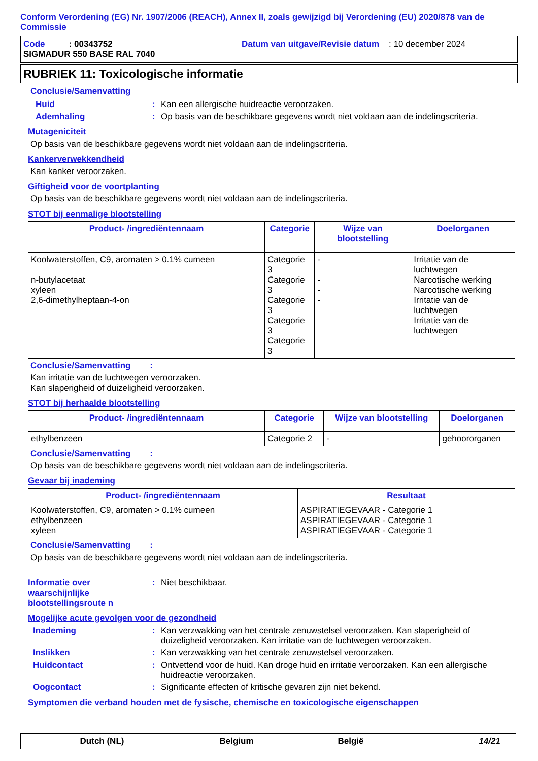Conform Verordening (EG) Nr. 1907/2006 (REACH), Annex II, zoals gewijzigd bij Verordening (EU) 2020/878 van de Commissie
Code : 00343752 Datum van uitgave/Revisie datum : 10 december 2024
SIGMADUR 550 BASE RAL 7040
RUBRIEK 11: Toxicologische informatie
Conclusie/Samenvatting
Huid : Kan een allergische huidreactie veroorzaken.
Ademhaling : Op basis van de beschikbare gegevens wordt niet voldaan aan de indelingscriteria.
Mutageniciteit
Op basis van de beschikbare gegevens wordt niet voldaan aan de indelingscriteria.
Kankerverwekkendheid
Kan kanker veroorzaken.
Giftigheid voor de voortplanting
Op basis van de beschikbare gegevens wordt niet voldaan aan de indelingscriteria.
STOT bij eenmalige blootstelling
| Product- /ingrediëntennaam | Categorie | Wijze van blootstelling | Doelorganen |
| --- | --- | --- | --- |
| Koolwaterstoffen, C9, aromaten > 0.1% cumeen n-butylacetaat xyleen 2,6-dimethylheptaan-4-on | Categorie 3 Categorie 3 Categorie 3 Categorie 3 Categorie 3 | - - - - | Irritatie van de luchtwegen Narcotische werking Narcotische werking Irritatie van de luchtwegen Irritatie van de luchtwegen |
Conclusie/Samenvatting :
Kan irritatie van de luchtwegen veroorzaken.
Kan slaperigheid of duizeligheid veroorzaken.
STOT bij herhaalde blootstelling
| Product- /ingrediëntennaam | Categorie | Wijze van blootstelling | Doelorganen |
| --- | --- | --- | --- |
| ethylbenzeen | Categorie 2 | - | gehoororganen |
Conclusie/Samenvatting :
Op basis van de beschikbare gegevens wordt niet voldaan aan de indelingscriteria.
Gevaar bij inademing
| Product- /ingrediëntennaam | Resultaat |
| --- | --- |
| Koolwaterstoffen, C9, aromaten > 0.1% cumeen ethylbenzeen xyleen | ASPIRATIEGEVAAR - Categorie 1 ASPIRATIEGEVAAR - Categorie 1 ASPIRATIEGEVAAR - Categorie 1 |
Conclusie/Samenvatting :
Op basis van de beschikbare gegevens wordt niet voldaan aan de indelingscriteria.
Informatie over waarschijnlijke blootstellingsroute n
: Niet beschikbaar.
Mogelijke acute gevolgen voor de gezondheid
Inademing : Kan verzwakking van het centrale zenuwstelsel veroorzaken. Kan slaperigheid of duizeligheid veroorzaken. Kan irritatie van de luchtwegen veroorzaken.
Inslikken : Kan verzwakking van het centrale zenuwstelsel veroorzaken.
Huidcontact : Ontvettend voor de huid. Kan droge huid en irritatie veroorzaken. Kan een allergische huidreactie veroorzaken.
Oogcontact : Significante effecten of kritische gevaren zijn niet bekend.
Symptomen die verband houden met de fysische, chemische en toxicologische eigenschappen
Dutch (NL) Belgium België 14/21